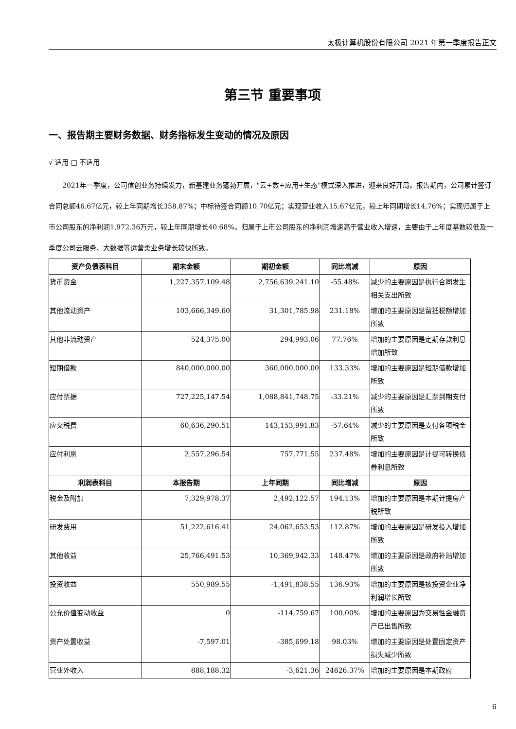太极计算机股份有限公司 2021 年第一季度报告正文
第三节 重要事项
一、报告期主要财务数据、财务指标发生变动的情况及原因
√ 适用 □ 不适用
2021年一季度，公司信创业务持续发力，新基建业务蓬勃开展，"云+数+应用+生态"模式深入推进，迎来良好开局。报告期内，公司累计签订合同总额46.67亿元，较上年同期增长358.87%；中标待签合同额10.70亿元；实现营业收入15.67亿元，较上年同期增长14.76%；实现归属于上市公司股东的净利润1,972.36万元，较上年同期增长40.68%。归属于上市公司股东的净利润增速高于营业收入增速，主要由于上年度基数较低及一季度公司云服务、大数据等运营类业务增长较快所致。
| 资产负债表科目 | 期末金额 | 期初金额 | 同比增减 | 原因 |
| --- | --- | --- | --- | --- |
| 货币资金 | 1,227,357,109.48 | 2,756,639,241.10 | -55.48% | 减少的主要原因是执行合同发生相关支出所致 |
| 其他流动资产 | 103,666,349.60 | 31,301,785.98 | 231.18% | 增加的主要原因是留抵税额增加所致 |
| 其他非流动资产 | 524,375.00 | 294,993.06 | 77.76% | 增加的主要原因是定期存款利息增加所致 |
| 短期借款 | 840,000,000.00 | 360,000,000.00 | 133.33% | 增加的主要原因是短期借款增加所致 |
| 应付票据 | 727,225,147.54 | 1,088,841,748.75 | -33.21% | 减少的主要原因是汇票到期支付所致 |
| 应交税费 | 60,636,290.51 | 143,153,991.83 | -57.64% | 减少的主要原因是支付各项税金所致 |
| 应付利息 | 2,557,296.54 | 757,771.55 | 237.48% | 增加的主要原因是计提可转换债券利息所致 |
| 利润表科目 | 本报告期 | 上年同期 | 同比增减 | 原因 |
| 税金及附加 | 7,329,978.37 | 2,492,122.57 | 194.13% | 增加的主要原因是本期计提房产税所致 |
| 研发费用 | 51,222,616.41 | 24,062,653.53 | 112.87% | 增加的主要原因是研发投入增加所致 |
| 其他收益 | 25,766,491.53 | 10,369,942.33 | 148.47% | 增加的主要原因是政府补贴增加所致 |
| 投资收益 | 550,989.55 | -1,491,838.55 | 136.93% | 增加的主要原因是被投资企业净利润增长所致 |
| 公允价值变动收益 | 0 | -114,759.67 | 100.00% | 增加的主要原因为交易性金融资产已出售所致 |
| 资产处置收益 | -7,597.01 | -385,699.18 | 98.03% | 增加的主要原因是处置固定资产损失减少所致 |
| 营业外收入 | 888,188.32 | -3,621.36 | 24626.37% | 增加的主要原因是本期政府 |
6